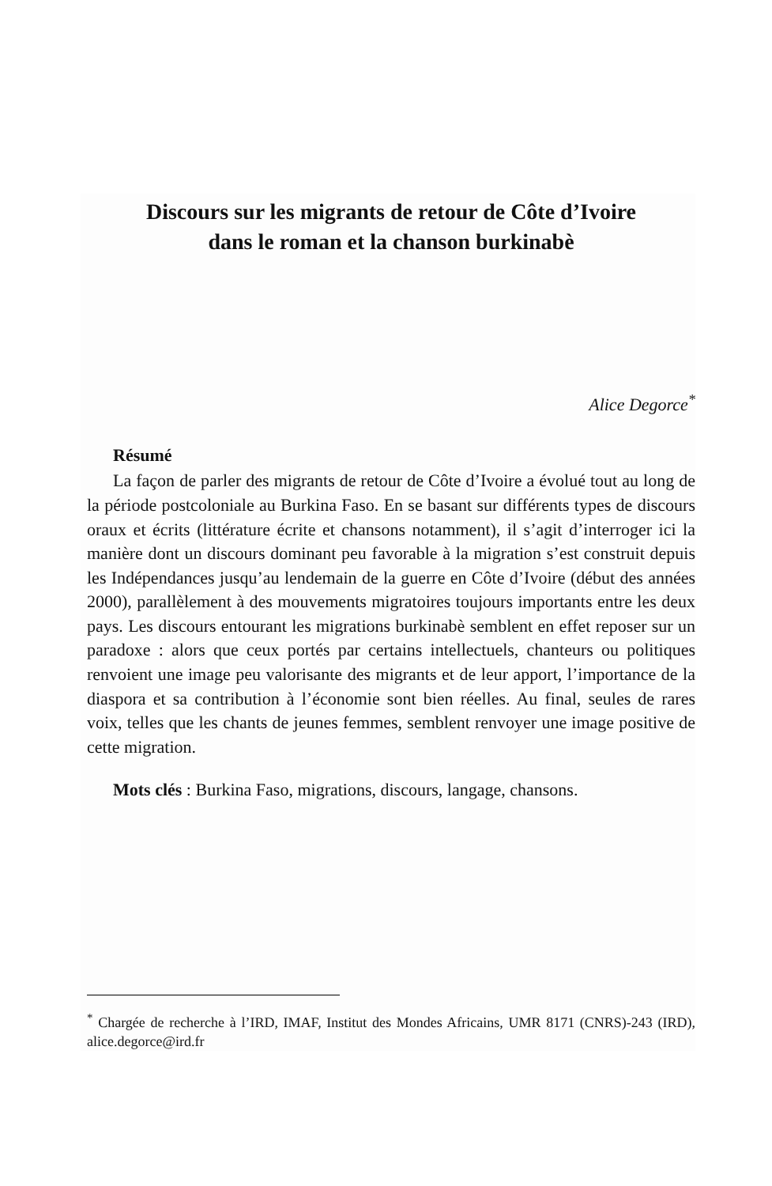Discours sur les migrants de retour de Côte d’Ivoire
dans le roman et la chanson burkinabè
Alice Degorce<sup>*</sup>
Résumé
La façon de parler des migrants de retour de Côte d’Ivoire a évolué tout au long de la période postcoloniale au Burkina Faso. En se basant sur différents types de discours oraux et écrits (littérature écrite et chansons notamment), il s’agit d’interroger ici la manière dont un discours dominant peu favorable à la migration s’est construit depuis les Indépendances jusqu’au lendemain de la guerre en Côte d’Ivoire (début des années 2000), parallèlement à des mouvements migratoires toujours importants entre les deux pays. Les discours entourant les migrations burkinabè semblent en effet reposer sur un paradoxe : alors que ceux portés par certains intellectuels, chanteurs ou politiques renvoient une image peu valorisante des migrants et de leur apport, l’importance de la diaspora et sa contribution à l’économie sont bien réelles. Au final, seules de rares voix, telles que les chants de jeunes femmes, semblent renvoyer une image positive de cette migration.
Mots clés : Burkina Faso, migrations, discours, langage, chansons.
<sup>*</sup> Chargée de recherche à l’IRD, IMAF, Institut des Mondes Africains, UMR 8171 (CNRS)-243 (IRD), alice.degorce@ird.fr